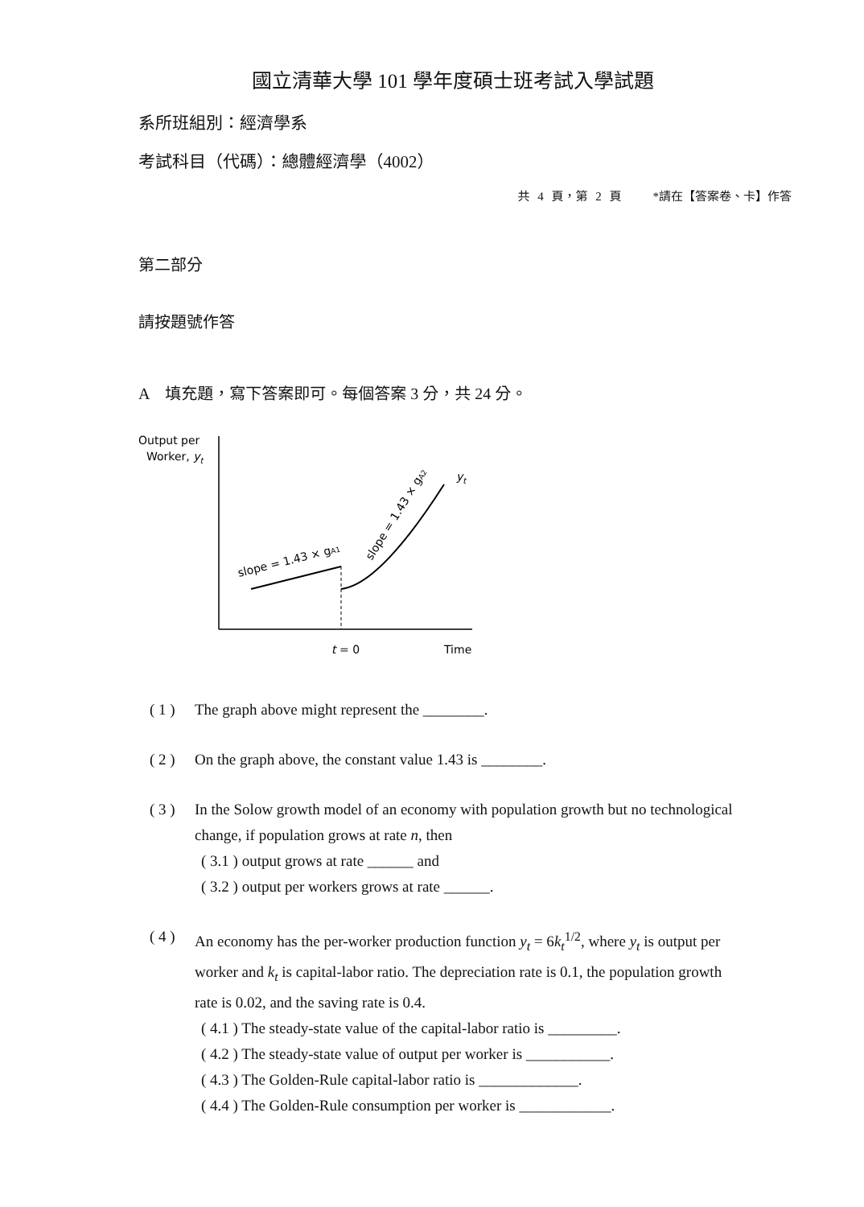國立清華大學 101 學年度碩士班考試入學試題
系所班組別：經濟學系
考試科目（代碼）：總體經濟學（4002）
共 4 頁，第 2 頁 *請在【答案卷、卡】作答
第二部分
請按題號作答
A 填充題，寫下答案即可。每個答案 3 分，共 24 分。
Output per
Worker, yt
slope = 1.43 × gA1
slope = 1.43 × gA2
yt
t = 0
Time
( 1 ) The graph above might represent the ________.
( 2 ) On the graph above, the constant value 1.43 is ________.
( 3 )
In the Solow growth model of an economy with population growth but no technological change, if population grows at rate n, then
( 3.1 ) output grows at rate ______ and
( 3.2 ) output per workers grows at rate ______.
( 4 )
An economy has the per-worker production function y<sub>t</sub> = 6k<sub>t</sub><sup>1/2</sup>, where y<sub>t</sub> is output per worker and k<sub>t</sub> is capital-labor ratio. The depreciation rate is 0.1, the population growth rate is 0.02, and the saving rate is 0.4.
( 4.1 ) The steady-state value of the capital-labor ratio is _________.
( 4.2 ) The steady-state value of output per worker is ___________.
( 4.3 ) The Golden-Rule capital-labor ratio is _____________.
( 4.4 ) The Golden-Rule consumption per worker is ____________.